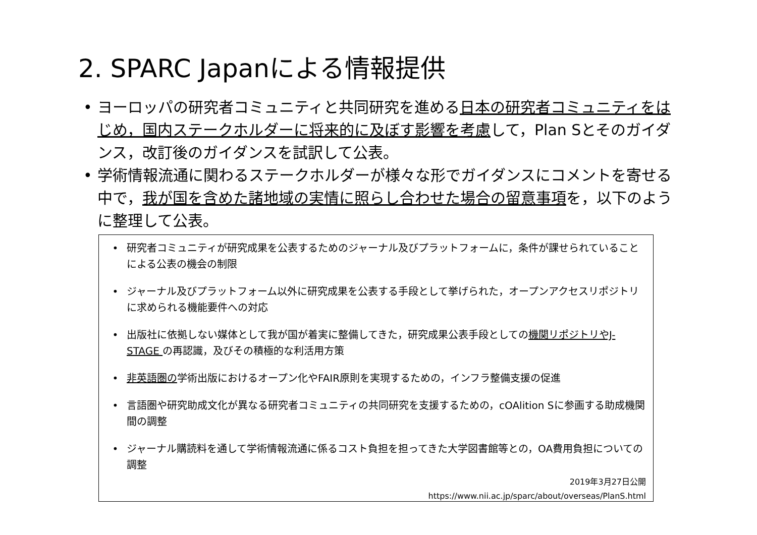2. SPARC Japanによる情報提供
• ヨーロッパの研究者コミュニティと共同研究を進める日本の研究者コミュニティをはじめ，国内ステークホルダーに将来的に及ぼす影響を考慮して，Plan Sとそのガイダンス，改訂後のガイダンスを試訳して公表。
• 学術情報流通に関わるステークホルダーが様々な形でガイダンスにコメントを寄せる中で，我が国を含めた諸地域の実情に照らし合わせた場合の留意事項を，以下のように整理して公表。
• 研究者コミュニティが研究成果を公表するためのジャーナル及びプラットフォームに，条件が課せられていることによる公表の機会の制限
• ジャーナル及びプラットフォーム以外に研究成果を公表する手段として挙げられた，オープンアクセスリポジトリに求められる機能要件への対応
• 出版社に依拠しない媒体として我が国が着実に整備してきた，研究成果公表手段としての機関リポジトリやJ-STAGE の再認識，及びその積極的な利活用方策
• 非英語圏の学術出版におけるオープン化やFAIR原則を実現するための，インフラ整備支援の促進
• 言語圏や研究助成文化が異なる研究者コミュニティの共同研究を支援するための，cOAlition Sに参画する助成機関間の調整
• ジャーナル購読料を通して学術情報流通に係るコスト負担を担ってきた大学図書館等との，OA費用負担についての調整
2019年3月27日公開
https://www.nii.ac.jp/sparc/about/overseas/PlanS.html